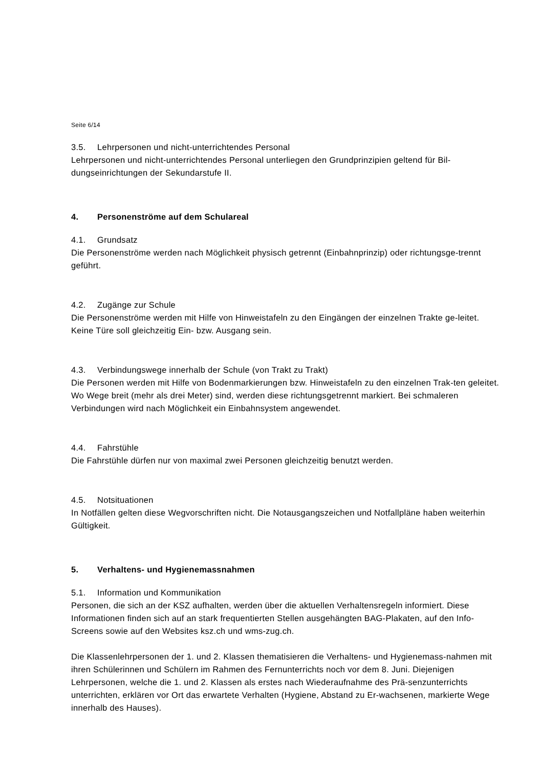Seite 6/14
3.5. Lehrpersonen und nicht-unterrichtendes Personal
Lehrpersonen und nicht-unterrichtendes Personal unterliegen den Grundprinzipien geltend für Bil-dungseinrichtungen der Sekundarstufe II.
4. Personenströme auf dem Schulareal
4.1. Grundsatz
Die Personenströme werden nach Möglichkeit physisch getrennt (Einbahnprinzip) oder richtungsge-trennt geführt.
4.2. Zugänge zur Schule
Die Personenströme werden mit Hilfe von Hinweistafeln zu den Eingängen der einzelnen Trakte ge-leitet. Keine Türe soll gleichzeitig Ein- bzw. Ausgang sein.
4.3. Verbindungswege innerhalb der Schule (von Trakt zu Trakt)
Die Personen werden mit Hilfe von Bodenmarkierungen bzw. Hinweistafeln zu den einzelnen Trak-ten geleitet. Wo Wege breit (mehr als drei Meter) sind, werden diese richtungsgetrennt markiert. Bei schmaleren Verbindungen wird nach Möglichkeit ein Einbahnsystem angewendet.
4.4. Fahrstühle
Die Fahrstühle dürfen nur von maximal zwei Personen gleichzeitig benutzt werden.
4.5. Notsituationen
In Notfällen gelten diese Wegvorschriften nicht. Die Notausgangszeichen und Notfallpläne haben weiterhin Gültigkeit.
5. Verhaltens- und Hygienemassnahmen
5.1. Information und Kommunikation
Personen, die sich an der KSZ aufhalten, werden über die aktuellen Verhaltensregeln informiert. Diese Informationen finden sich auf an stark frequentierten Stellen ausgehängten BAG-Plakaten, auf den Info-Screens sowie auf den Websites ksz.ch und wms-zug.ch.
Die Klassenlehrpersonen der 1. und 2. Klassen thematisieren die Verhaltens- und Hygienemass-nahmen mit ihren Schülerinnen und Schülern im Rahmen des Fernunterrichts noch vor dem 8. Juni. Diejenigen Lehrpersonen, welche die 1. und 2. Klassen als erstes nach Wiederaufnahme des Prä-senzunterrichts unterrichten, erklären vor Ort das erwartete Verhalten (Hygiene, Abstand zu Er-wachsenen, markierte Wege innerhalb des Hauses).